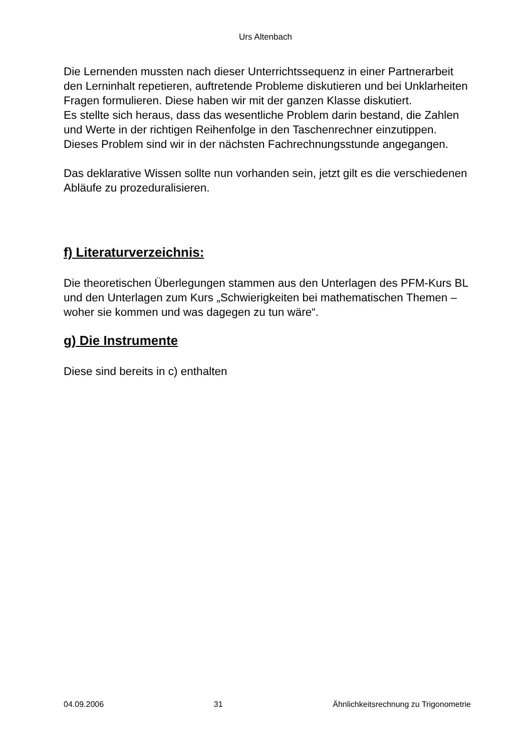Urs Altenbach
Die Lernenden mussten nach dieser Unterrichtssequenz in einer Partnerarbeit den Lerninhalt repetieren, auftretende Probleme diskutieren und bei Unklarheiten Fragen formulieren. Diese haben wir mit der ganzen Klasse diskutiert.
Es stellte sich heraus, dass das wesentliche Problem darin bestand, die Zahlen und Werte in der richtigen Reihenfolge in den Taschenrechner einzutippen.
Dieses Problem sind wir in der nächsten Fachrechnungsstunde angegangen.
Das deklarative Wissen sollte nun vorhanden sein, jetzt gilt es die verschiedenen Abläufe zu prozeduralisieren.
f) Literaturverzeichnis:
Die theoretischen Überlegungen stammen aus den Unterlagen des PFM-Kurs BL und den Unterlagen zum Kurs „Schwierigkeiten bei mathematischen Themen – woher sie kommen und was dagegen zu tun wäre“.
g) Die Instrumente
Diese sind bereits in c) enthalten
04.09.2006 31 Ähnlichkeitsrechnung zu Trigonometrie